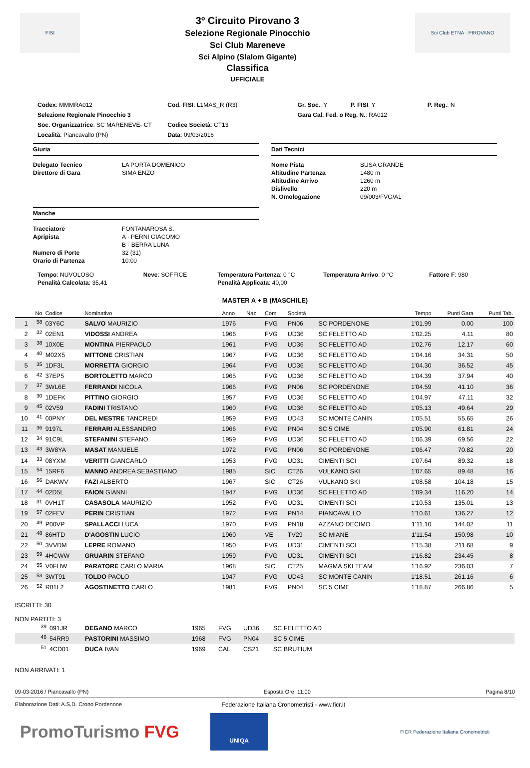FISI
3º Circuito Pirovano 3
Selezione Regionale Pinocchio
Sci Club Mareneve
Sci Alpino (Slalom Gigante)
Classifica
UFFICIALE
Sci Club ETNA · PIROVANO
Codex: MMMRA012 Cod. FISI: L1MAS_R (R3) Gr. Soc.: Y P. FISI: Y
P. Reg.: N
Selezione Regionale Pinocchio 3
Gara Cal. Fed. o Reg. N.: RA012
Soc. Organizzatrice: SC MARENEVE- CT
Località: Piancavallo (PN)
Codice Società: CT13
Data: 09/03/2016
Giuria
Delegato Tecnico LA PORTA DOMENICO Direttore di Gara SIMA ENZO
Manche
Tracciatore FONTANAROSA S. Apripista A - PERNI GIACOMO B - BERRA LUNA Numero di Porte 32 (31) Orario di Partenza 10:00
Dati Tecnici
Nome Pista BUSA GRANDE Altitudine Partenza 1480 m Altitudine Arrivo 1260 m Dislivello 220 m N. Omologazione 09/003/FVG/A1
Tempo: NUVOLOSO
Penalità Calcolata: 35,41
Neve: SOFFICE Temperatura Partenza: 0 °C
Penalità Applicata: 40,00
Temperatura Arrivo: 0 °C Fattore F: 980
MASTER A + B (MASCHILE)
| | No | Codice | Nominativo | Anno | Naz | Com | Società | | Tempo | Punti Gara | Punti Tab. |
| --- | --- | --- | --- | --- | --- | --- | --- | --- | --- | --- | --- |
| 1 | <sup>58</sup> | 03Y6C | SALVO MAURIZIO | 1976 | | FVG | PN06 | SC PORDENONE | 1'01.99 | 0.00 | 100 |
| 2 | <sup>32</sup> | 02EN1 | VIDOSSI ANDREA | 1966 | | FVG | UD36 | SC FELETTO AD | 1'02.25 | 4.11 | 80 |
| 3 | <sup>38</sup> | 10X0E | MONTINA PIERPAOLO | 1961 | | FVG | UD36 | SC FELETTO AD | 1'02.76 | 12.17 | 60 |
| 4 | <sup>40</sup> | M02X5 | MITTONE CRISTIAN | 1967 | | FVG | UD36 | SC FELETTO AD | 1'04.16 | 34.31 | 50 |
| 5 | <sup>35</sup> | 1DF3L | MORRETTA GIORGIO | 1964 | | FVG | UD36 | SC FELETTO AD | 1'04.30 | 36.52 | 45 |
| 6 | <sup>42</sup> | 37EP5 | BORTOLETTO MARCO | 1965 | | FVG | UD36 | SC FELETTO AD | 1'04.39 | 37.94 | 40 |
| 7 | <sup>37</sup> | 3WL6E | FERRANDI NICOLA | 1966 | | FVG | PN06 | SC PORDENONE | 1'04.59 | 41.10 | 36 |
| 8 | <sup>30</sup> | 1DEFK | PITTINO GIORGIO | 1957 | | FVG | UD36 | SC FELETTO AD | 1'04.97 | 47.11 | 32 |
| 9 | <sup>45</sup> | 02V59 | FADINI TRISTANO | 1960 | | FVG | UD36 | SC FELETTO AD | 1'05.13 | 49.64 | 29 |
| 10 | <sup>41</sup> | 00PNY | DEL MESTRE TANCREDI | 1959 | | FVG | UD43 | SC MONTE CANIN | 1'05.51 | 55.65 | 26 |
| 11 | <sup>36</sup> | 9197L | FERRARI ALESSANDRO | 1966 | | FVG | PN04 | SC 5 CIME | 1'05.90 | 61.81 | 24 |
| 12 | <sup>34</sup> | 91C9L | STEFANINI STEFANO | 1959 | | FVG | UD36 | SC FELETTO AD | 1'06.39 | 69.56 | 22 |
| 13 | <sup>43</sup> | 3W8YA | MASAT MANUELE | 1972 | | FVG | PN06 | SC PORDENONE | 1'06.47 | 70.82 | 20 |
| 14 | <sup>33</sup> | 08YXM | VERITTI GIANCARLO | 1953 | | FVG | UD31 | CIMENTI SCI | 1'07.64 | 89.32 | 18 |
| 15 | <sup>54</sup> | 15RF6 | MANNO ANDREA SEBASTIANO | 1985 | | SIC | CT26 | VULKANO SKI | 1'07.65 | 89.48 | 16 |
| 16 | <sup>56</sup> | DAKWV | FAZI ALBERTO | 1967 | | SIC | CT26 | VULKANO SKI | 1'08.58 | 104.18 | 15 |
| 17 | <sup>44</sup> | 02D5L | FAION GIANNI | 1947 | | FVG | UD36 | SC FELETTO AD | 1'09.34 | 116.20 | 14 |
| 18 | <sup>31</sup> | 0VH1T | CASASOLA MAURIZIO | 1952 | | FVG | UD31 | CIMENTI SCI | 1'10.53 | 135.01 | 13 |
| 19 | <sup>57</sup> | 02FEV | PERIN CRISTIAN | 1972 | | FVG | PN14 | PIANCAVALLO | 1'10.61 | 136.27 | 12 |
| 20 | <sup>49</sup> | P00VP | SPALLACCI LUCA | 1970 | | FVG | PN18 | AZZANO DECIMO | 1'11.10 | 144.02 | 11 |
| 21 | <sup>48</sup> | 86HTD | D'AGOSTIN LUCIO | 1960 | | VE | TV29 | SC MIANE | 1'11.54 | 150.98 | 10 |
| 22 | <sup>50</sup> | 3VVDM | LEPRE ROMANO | 1950 | | FVG | UD31 | CIMENTI SCI | 1'15.38 | 211.68 | 9 |
| 23 | <sup>59</sup> | 4HCWW | GRUARIN STEFANO | 1959 | | FVG | UD31 | CIMENTI SCI | 1'16.82 | 234.45 | 8 |
| 24 | <sup>55</sup> | V0FHW | PARATORE CARLO MARIA | 1968 | | SIC | CT25 | MAGMA SKI TEAM | 1'16.92 | 236.03 | 7 |
| 25 | <sup>53</sup> | 3WT91 | TOLDO PAOLO | 1947 | | FVG | UD43 | SC MONTE CANIN | 1'18.51 | 261.16 | 6 |
| 26 | <sup>52</sup> | R01L2 | AGOSTINETTO CARLO | 1981 | | FVG | PN04 | SC 5 CIME | 1'18.87 | 266.86 | 5 |
ISCRITTI: 30
NON PARTITI: 3
| <sup>39</sup> | 091JR | DEGANO MARCO | 1965 | FVG | UD36 | SC FELETTO AD |
| <sup>46</sup> | 54RR9 | PASTORINI MASSIMO | 1968 | FVG | PN04 | SC 5 CIME |
| <sup>51</sup> | 4CD01 | DUCA IVAN | 1969 | CAL | CS21 | SC BRUTIUM |
NON ARRIVATI: 1
09-03-2016 / Piancavallo (PN) Esposta Ore: 11:00 Pagina 8/10
Elaborazione Dati: A.S.D. Crono Pordenone Federazione Italiana Cronometristi - www.ficr.it
PromoTurismo FVG
UNIQA
FICR Federazione Italiana Cronometristi